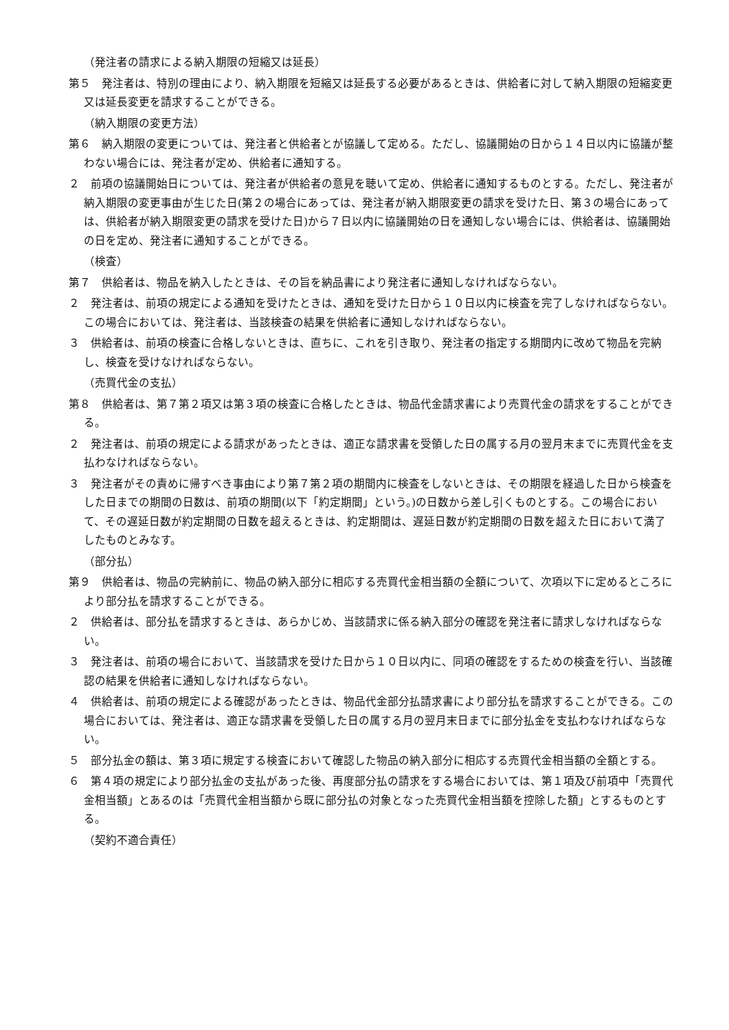（発注者の請求による納入期限の短縮又は延長）
第５　発注者は、特別の理由により、納入期限を短縮又は延長する必要があるときは、供給者に対して納入期限の短縮変更又は延長変更を請求することができる。
（納入期限の変更方法）
第６　納入期限の変更については、発注者と供給者とが協議して定める。ただし、協議開始の日から１４日以内に協議が整わない場合には、発注者が定め、供給者に通知する。
２　前項の協議開始日については、発注者が供給者の意見を聴いて定め、供給者に通知するものとする。ただし、発注者が納入期限の変更事由が生じた日(第２の場合にあっては、発注者が納入期限変更の請求を受けた日、第３の場合にあっては、供給者が納入期限変更の請求を受けた日)から７日以内に協議開始の日を通知しない場合には、供給者は、協議開始の日を定め、発注者に通知することができる。
（検査）
第７　供給者は、物品を納入したときは、その旨を納品書により発注者に通知しなければならない。
２　発注者は、前項の規定による通知を受けたときは、通知を受けた日から１０日以内に検査を完了しなければならない。この場合においては、発注者は、当該検査の結果を供給者に通知しなければならない。
３　供給者は、前項の検査に合格しないときは、直ちに、これを引き取り、発注者の指定する期間内に改めて物品を完納し、検査を受けなければならない。
（売買代金の支払）
第８　供給者は、第７第２項又は第３項の検査に合格したときは、物品代金請求書により売買代金の請求をすることができる。
２　発注者は、前項の規定による請求があったときは、適正な請求書を受領した日の属する月の翌月末までに売買代金を支払わなければならない。
３　発注者がその責めに帰すべき事由により第７第２項の期間内に検査をしないときは、その期限を経過した日から検査をした日までの期間の日数は、前項の期間(以下「約定期間」という。)の日数から差し引くものとする。この場合において、その遅延日数が約定期間の日数を超えるときは、約定期間は、遅延日数が約定期間の日数を超えた日において満了したものとみなす。
（部分払）
第９　供給者は、物品の完納前に、物品の納入部分に相応する売買代金相当額の全額について、次項以下に定めるところにより部分払を請求することができる。
２　供給者は、部分払を請求するときは、あらかじめ、当該請求に係る納入部分の確認を発注者に請求しなければならない。
３　発注者は、前項の場合において、当該請求を受けた日から１０日以内に、同項の確認をするための検査を行い、当該確認の結果を供給者に通知しなければならない。
４　供給者は、前項の規定による確認があったときは、物品代金部分払請求書により部分払を請求することができる。この場合においては、発注者は、適正な請求書を受領した日の属する月の翌月末日までに部分払金を支払わなければならない。
５　部分払金の額は、第３項に規定する検査において確認した物品の納入部分に相応する売買代金相当額の全額とする。
６　第４項の規定により部分払金の支払があった後、再度部分払の請求をする場合においては、第１項及び前項中「売買代金相当額」とあるのは「売買代金相当額から既に部分払の対象となった売買代金相当額を控除した額」とするものとする。
（契約不適合責任）